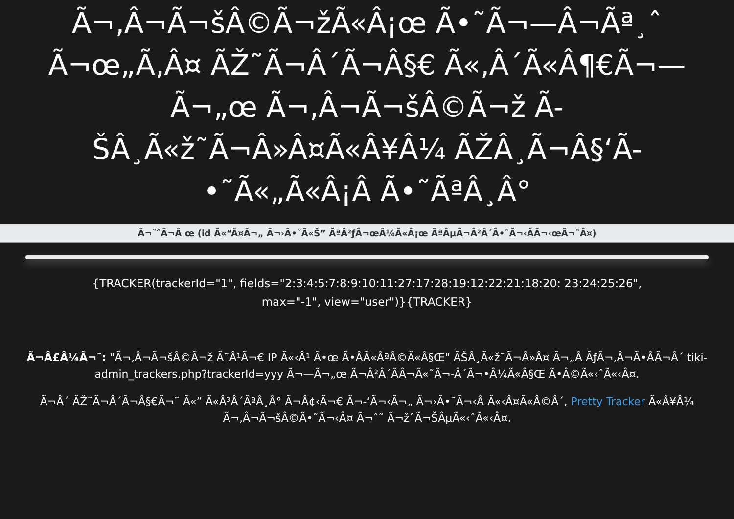Ã¬‚Â¬Ã¬šÂ©Ã¬žÃ«Â¡œ Ã•˜Ã¬—Â¬Ãª¸ˆ Ã¬œ„Ã‚Â¤ ÃŽ˜Ã¬Â´Ã¬Â§€ Ã«‚Â´Ã«Â¶€Ã¬—Ã¬„œ Ã¬‚Â¬Ã¬šÂ©Ã¬ž Ã-ŠÂ¸Ã«ž˜Ã¬Â»Â¤Ã«Â¥Â¼ ÃŽÂ¸Ã¬Â§‘Ã-•˜Ã«„Ã«Â¡Â Ã•˜ÃªÂ¸Â°
Ã¬˜ˆÃ¬Â œ (id Ã«“Â¤Ã¬„ Ã¬›Ã•˜Ã«Š” ÃªÂ²ƒÃ¬œÂ¼Ã«Â¡œ ÃªÂµÃ¬Â²Â´Ã•˜Ã¬‹ÂÃ¬‹œÃ¬˜Â¤)
{TRACKER(trackerId="1", fields="2:3:4:5:7:8:9:10:11:27:17:28:19:12:22:21:18:20: 23:24:25:26", max="-1", view="user")}{TRACKER}
Ã¬Â£Â¼Ã¬˜: "Ã¬‚Â¬Ã¬šÂ©Ã¬ž Ã˜Â¹Ã¬€ IP Ã«‹Â¹ Ã•œ Ã•ÂÃ«ÂªÂ©Ã«Â§Œ" ÃŠÂ¸Ã«ž˜Ã¬Â»Â¤ Ã¬„Â ÃƒÃ¬‚Â¬Ã•ÂÃ¬Â´ tiki-admin_trackers.php?trackerId=yyy Ã¬—Ã¬„œ Ã¬Â²Â´ÃÂ¬Ã«˜Ã¬-Â´Ã¬•Â¼Ã«Â§Œ Ã•Â©Ã«‹ˆÃ«‹Â¤.
Ã¬Â´ ÃŽ˜Ã¬Â´Ã¬Â§€Ã¬˜ Ã«” Ã«Â³Â´ÃªÂ¸Â° Ã¬Â¢‹Ã¬€ Ã¬-‘Ã¬‹Ã¬„ Ã¬›Ã•˜Ã¬‹Â Ã«‹Â¤Ã«Â©Â´, Pretty Tracker Ã«Â¥Â¼ Ã¬‚Â¬Ã¬šÂ©Ã•˜Ã¬‹Â¤ Ã¬ˆ˜ Ã¬žˆÃ¬ŠÂµÃ«‹ˆÃ«‹Â¤.